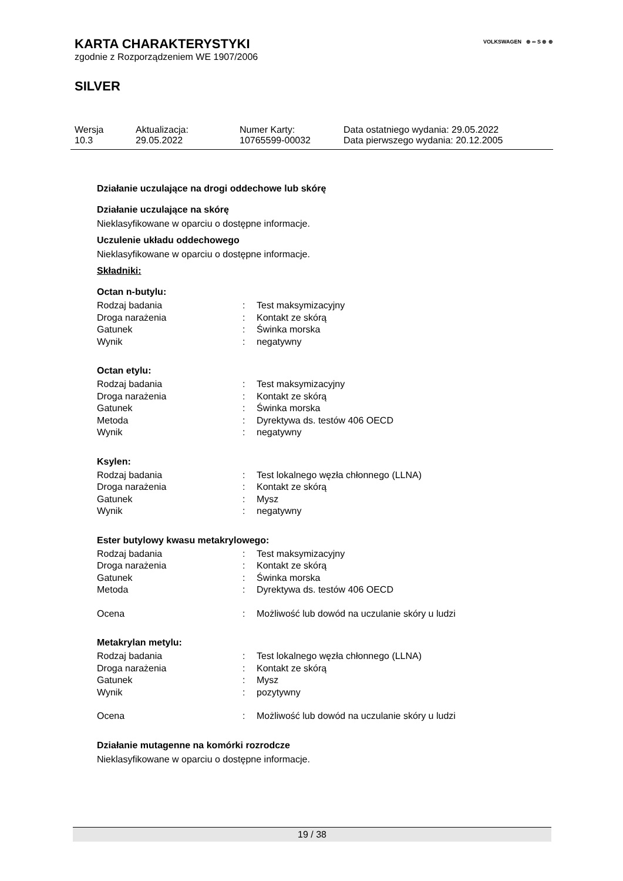VOLKSWAGEN ⊛ ∞ S ⊛ ⊛
KARTA CHARAKTERYSTYKI
zgodnie z Rozporządzeniem WE 1907/2006
SILVER
| Wersja | Aktualizacja: | Numer Karty: | Data ostatniego wydania: 29.05.2022 |
| 10.3 | 29.05.2022 | 10765599-00032 | Data pierwszego wydania: 20.12.2005 |
Działanie uczulające na drogi oddechowe lub skórę
Działanie uczulające na skórę
Nieklasyfikowane w oparciu o dostępne informacje.
Uczulenie układu oddechowego
Nieklasyfikowane w oparciu o dostępne informacje.
Składniki:
Octan n-butylu:
| Rodzaj badania | : | Test maksymizacyjny |
| Droga narażenia | : | Kontakt ze skórą |
| Gatunek | : | Świnka morska |
| Wynik | : | negatywny |
Octan etylu:
| Rodzaj badania | : | Test maksymizacyjny |
| Droga narażenia | : | Kontakt ze skórą |
| Gatunek | : | Świnka morska |
| Metoda | : | Dyrektywa ds. testów 406 OECD |
| Wynik | : | negatywny |
Ksylen:
| Rodzaj badania | : | Test lokalnego węzła chłonnego (LLNA) |
| Droga narażenia | : | Kontakt ze skórą |
| Gatunek | : | Mysz |
| Wynik | : | negatywny |
Ester butylowy kwasu metakrylowego:
| Rodzaj badania | : | Test maksymizacyjny |
| Droga narażenia | : | Kontakt ze skórą |
| Gatunek | : | Świnka morska |
| Metoda | : | Dyrektywa ds. testów 406 OECD |
| Ocena | : | Możliwość lub dowód na uczulanie skóry u ludzi |
Metakrylan metylu:
| Rodzaj badania | : | Test lokalnego węzła chłonnego (LLNA) |
| Droga narażenia | : | Kontakt ze skórą |
| Gatunek | : | Mysz |
| Wynik | : | pozytywny |
| Ocena | : | Możliwość lub dowód na uczulanie skóry u ludzi |
Działanie mutagenne na komórki rozrodcze
Nieklasyfikowane w oparciu o dostępne informacje.
19 / 38